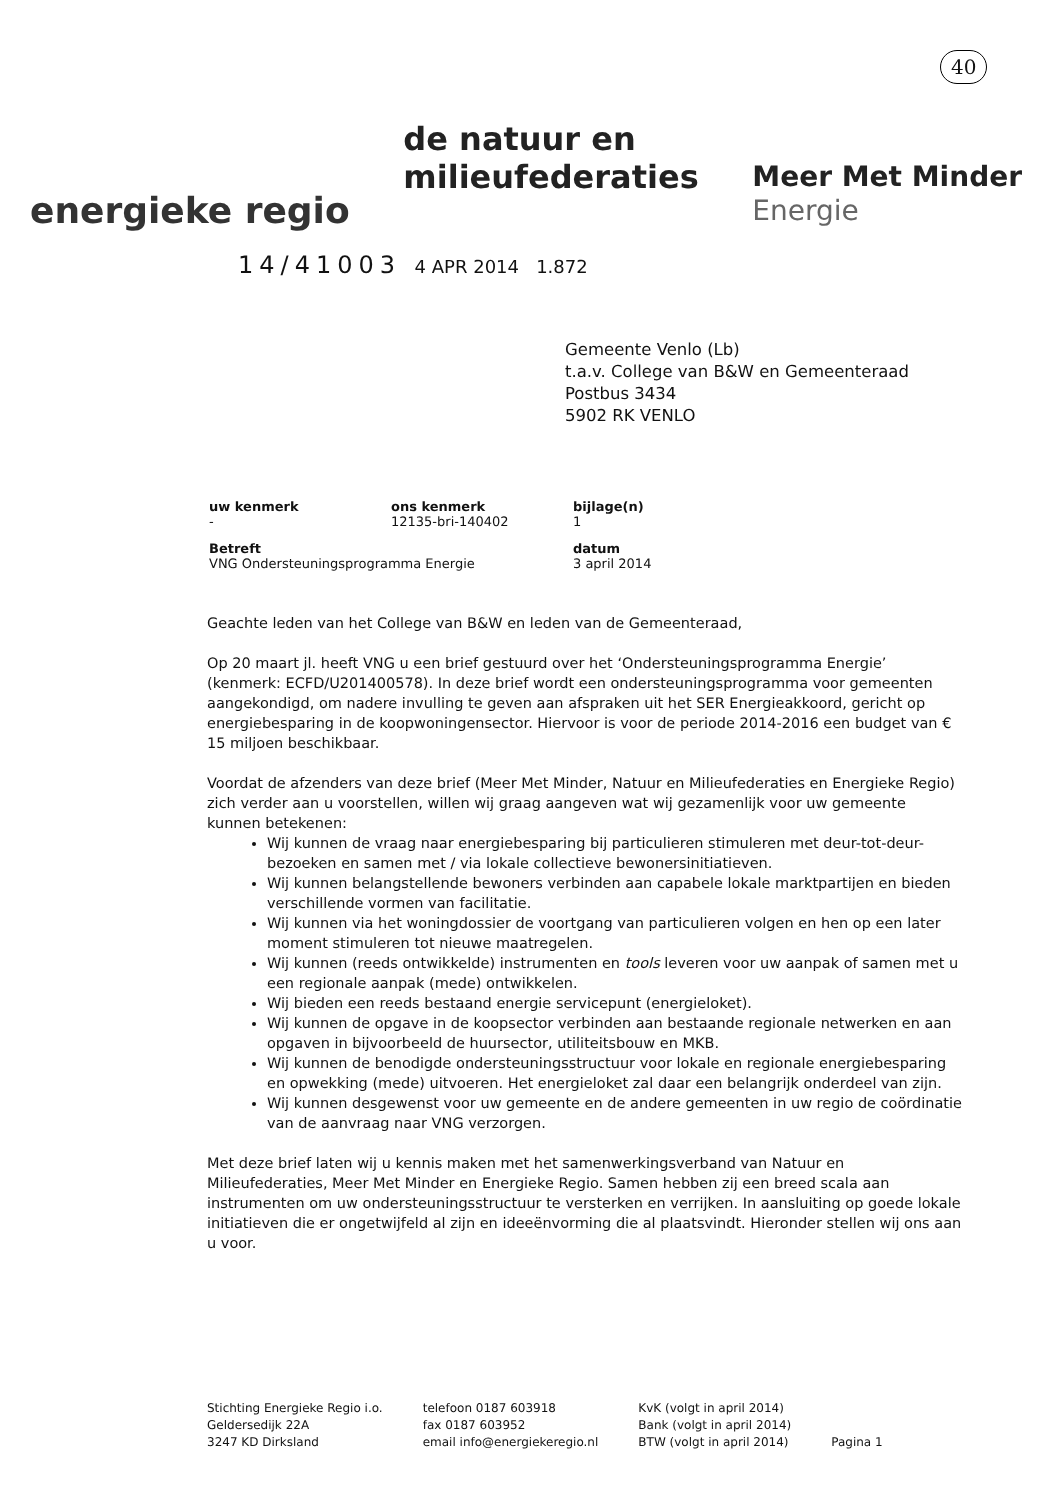40
energieke regio
de natuur en
milieufederaties
Meer Met Minder
Energie
14/41003 4 APR 2014 1.872
Gemeente Venlo (Lb)
t.a.v. College van B&W en Gemeenteraad
Postbus 3434
5902 RK VENLO
| uw kenmerk - | ons kenmerk 12135-bri-140402 | bijlage(n) 1 |
| Betreft VNG Ondersteuningsprogramma Energie | | datum 3 april 2014 |
Geachte leden van het College van B&W en leden van de Gemeenteraad,
Op 20 maart jl. heeft VNG u een brief gestuurd over het ‘Ondersteuningsprogramma Energie’ (kenmerk: ECFD/U201400578). In deze brief wordt een ondersteuningsprogramma voor gemeenten aangekondigd, om nadere invulling te geven aan afspraken uit het SER Energieakkoord, gericht op energiebesparing in de koopwoningensector. Hiervoor is voor de periode 2014-2016 een budget van € 15 miljoen beschikbaar.
Voordat de afzenders van deze brief (Meer Met Minder, Natuur en Milieufederaties en Energieke Regio) zich verder aan u voorstellen, willen wij graag aangeven wat wij gezamenlijk voor uw gemeente kunnen betekenen:
Wij kunnen de vraag naar energiebesparing bij particulieren stimuleren met deur-tot-deur-bezoeken en samen met / via lokale collectieve bewonersinitiatieven.
Wij kunnen belangstellende bewoners verbinden aan capabele lokale marktpartijen en bieden verschillende vormen van facilitatie.
Wij kunnen via het woningdossier de voortgang van particulieren volgen en hen op een later moment stimuleren tot nieuwe maatregelen.
Wij kunnen (reeds ontwikkelde) instrumenten en tools leveren voor uw aanpak of samen met u een regionale aanpak (mede) ontwikkelen.
Wij bieden een reeds bestaand energie servicepunt (energieloket).
Wij kunnen de opgave in de koopsector verbinden aan bestaande regionale netwerken en aan opgaven in bijvoorbeeld de huursector, utiliteitsbouw en MKB.
Wij kunnen de benodigde ondersteuningsstructuur voor lokale en regionale energiebesparing en opwekking (mede) uitvoeren. Het energieloket zal daar een belangrijk onderdeel van zijn.
Wij kunnen desgewenst voor uw gemeente en de andere gemeenten in uw regio de coördinatie van de aanvraag naar VNG verzorgen.
Met deze brief laten wij u kennis maken met het samenwerkingsverband van Natuur en Milieufederaties, Meer Met Minder en Energieke Regio. Samen hebben zij een breed scala aan instrumenten om uw ondersteuningsstructuur te versterken en verrijken. In aansluiting op goede lokale initiatieven die er ongetwijfeld al zijn en ideeënvorming die al plaatsvindt. Hieronder stellen wij ons aan u voor.
Stichting Energieke Regio i.o.
Geldersedijk 22A
3247 KD Dirksland
telefoon 0187 603918
fax 0187 603952
email info@energiekeregio.nl
KvK (volgt in april 2014)
Bank (volgt in april 2014)
BTW (volgt in april 2014)
Pagina 1